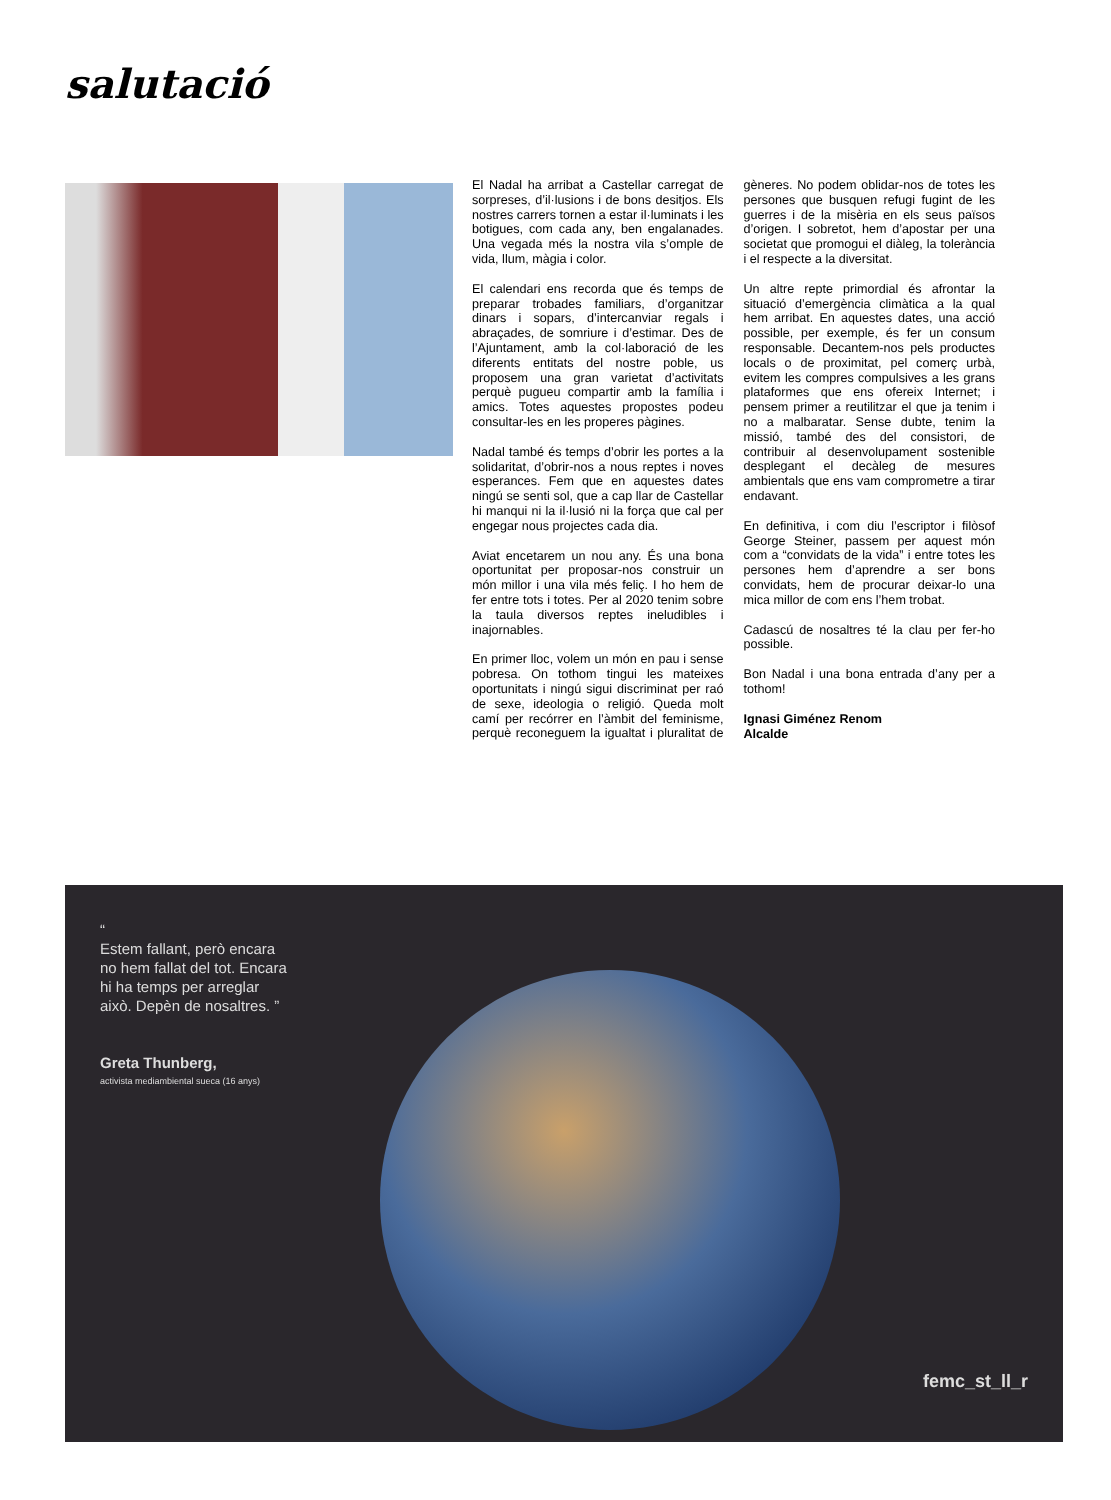salutació
El Nadal ha arribat a Castellar carregat de sorpreses, d’il·lusions i de bons desitjos. Els nostres carrers tornen a estar il·luminats i les botigues, com cada any, ben engalanades. Una vegada més la nostra vila s’omple de vida, llum, màgia i color.
El calendari ens recorda que és temps de preparar trobades familiars, d’organitzar dinars i sopars, d’intercanviar regals i abraçades, de somriure i d’estimar. Des de l’Ajuntament, amb la col·laboració de les diferents entitats del nostre poble, us proposem una gran varietat d’activitats perquè pugueu compartir amb la família i amics. Totes aquestes propostes podeu consultar-les en les properes pàgines.
Nadal també és temps d’obrir les portes a la solidaritat, d’obrir-nos a nous reptes i noves esperances. Fem que en aquestes dates ningú se senti sol, que a cap llar de Castellar hi manqui ni la il·lusió ni la força que cal per engegar nous projectes cada dia.
Aviat encetarem un nou any. És una bona oportunitat per proposar-nos construir un món millor i una vila més feliç. I ho hem de fer entre tots i totes. Per al 2020 tenim sobre la taula diversos reptes ineludibles i inajornables.
En primer lloc, volem un món en pau i sense pobresa. On tothom tingui les mateixes oportunitats i ningú sigui discriminat per raó de sexe, ideologia o religió. Queda molt camí per recórrer en l’àmbit del feminisme, perquè reconeguem la igualtat i pluralitat de gèneres. No podem oblidar-nos de totes les persones que busquen refugi fugint de les guerres i de la misèria en els seus països d’origen. I sobretot, hem d’apostar per una societat que promogui el diàleg, la tolerància i el respecte a la diversitat.
Un altre repte primordial és afrontar la situació d’emergència climàtica a la qual hem arribat. En aquestes dates, una acció possible, per exemple, és fer un consum responsable. Decantem-nos pels productes locals o de proximitat, pel comerç urbà, evitem les compres compulsives a les grans plataformes que ens ofereix Internet; i pensem primer a reutilitzar el que ja tenim i no a malbaratar. Sense dubte, tenim la missió, també des del consistori, de contribuir al desenvolupament sostenible desplegant el decàleg de mesures ambientals que ens vam comprometre a tirar endavant.
En definitiva, i com diu l’escriptor i filòsof George Steiner, passem per aquest món com a “convidats de la vida” i entre totes les persones hem d’aprendre a ser bons convidats, hem de procurar deixar-lo una mica millor de com ens l’hem trobat.
Cadascú de nosaltres té la clau per fer-ho possible.
Bon Nadal i una bona entrada d’any per a tothom!
Ignasi Giménez Renom
Alcalde
“
Estem fallant, però encara no hem fallat del tot. Encara hi ha temps per arreglar això. Depèn de nosaltres. ”
Greta Thunberg,
activista mediambiental sueca (16 anys)
femc_st_ll_r